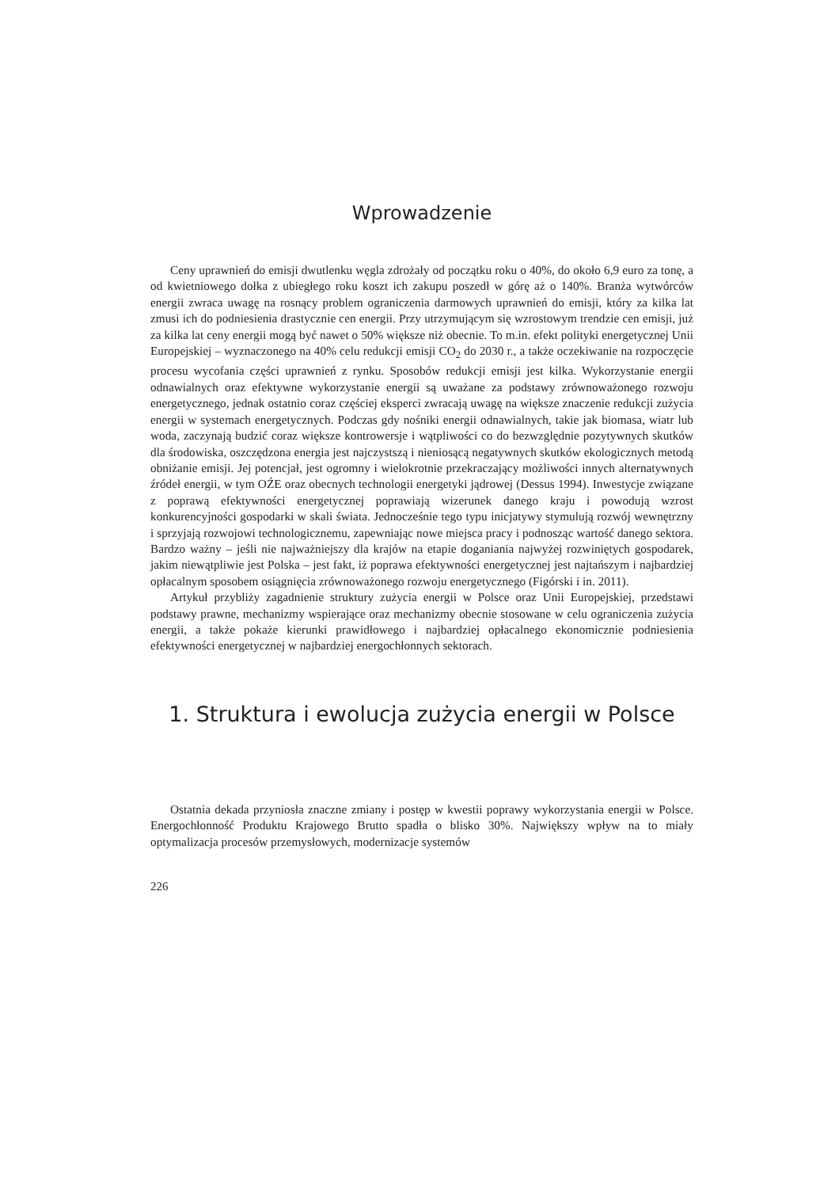Wprowadzenie
Ceny uprawnień do emisji dwutlenku węgla zdrożały od początku roku o 40%, do około 6,9 euro za tonę, a od kwietniowego dołka z ubiegłego roku koszt ich zakupu poszedł w górę aż o 140%. Branża wytwórców energii zwraca uwagę na rosnący problem ograniczenia darmowych uprawnień do emisji, który za kilka lat zmusi ich do podniesienia drastycznie cen energii. Przy utrzymującym się wzrostowym trendzie cen emisji, już za kilka lat ceny energii mogą być nawet o 50% większe niż obecnie. To m.in. efekt polityki energetycznej Unii Europejskiej – wyznaczonego na 40% celu redukcji emisji CO<sub>2</sub> do 2030 r., a także oczekiwanie na rozpoczęcie procesu wycofania części uprawnień z rynku. Sposobów redukcji emisji jest kilka. Wykorzystanie energii odnawialnych oraz efektywne wykorzystanie energii są uważane za podstawy zrównoważonego rozwoju energetycznego, jednak ostatnio coraz częściej eksperci zwracają uwagę na większe znaczenie redukcji zużycia energii w systemach energetycznych. Podczas gdy nośniki energii odnawialnych, takie jak biomasa, wiatr lub woda, zaczynają budzić coraz większe kontrowersje i wątpliwości co do bezwzględnie pozytywnych skutków dla środowiska, oszczędzona energia jest najczystszą i nieniosącą negatywnych skutków ekologicznych metodą obniżanie emisji. Jej potencjał, jest ogromny i wielokrotnie przekraczający możliwości innych alternatywnych źródeł energii, w tym OŹE oraz obecnych technologii energetyki jądrowej (Dessus 1994). Inwestycje związane z poprawą efektywności energetycznej poprawiają wizerunek danego kraju i powodują wzrost konkurencyjności gospodarki w skali świata. Jednocześnie tego typu inicjatywy stymulują rozwój wewnętrzny i sprzyjają rozwojowi technologicznemu, zapewniając nowe miejsca pracy i podnosząc wartość danego sektora. Bardzo ważny – jeśli nie najważniejszy dla krajów na etapie doganiania najwyżej rozwiniętych gospodarek, jakim niewątpliwie jest Polska – jest fakt, iż poprawa efektywności energetycznej jest najtańszym i najbardziej opłacalnym sposobem osiągnięcia zrównoważonego rozwoju energetycznego (Figórski i in. 2011).
Artykuł przybliży zagadnienie struktury zużycia energii w Polsce oraz Unii Europejskiej, przedstawi podstawy prawne, mechanizmy wspierające oraz mechanizmy obecnie stosowane w celu ograniczenia zużycia energii, a także pokaże kierunki prawidłowego i najbardziej opłacalnego ekonomicznie podniesienia efektywności energetycznej w najbardziej energochłonnych sektorach.
1. Struktura i ewolucja zużycia energii w Polsce
Ostatnia dekada przyniosła znaczne zmiany i postęp w kwestii poprawy wykorzystania energii w Polsce. Energochłonność Produktu Krajowego Brutto spadła o blisko 30%. Największy wpływ na to miały optymalizacja procesów przemysłowych, modernizacje systemów
226